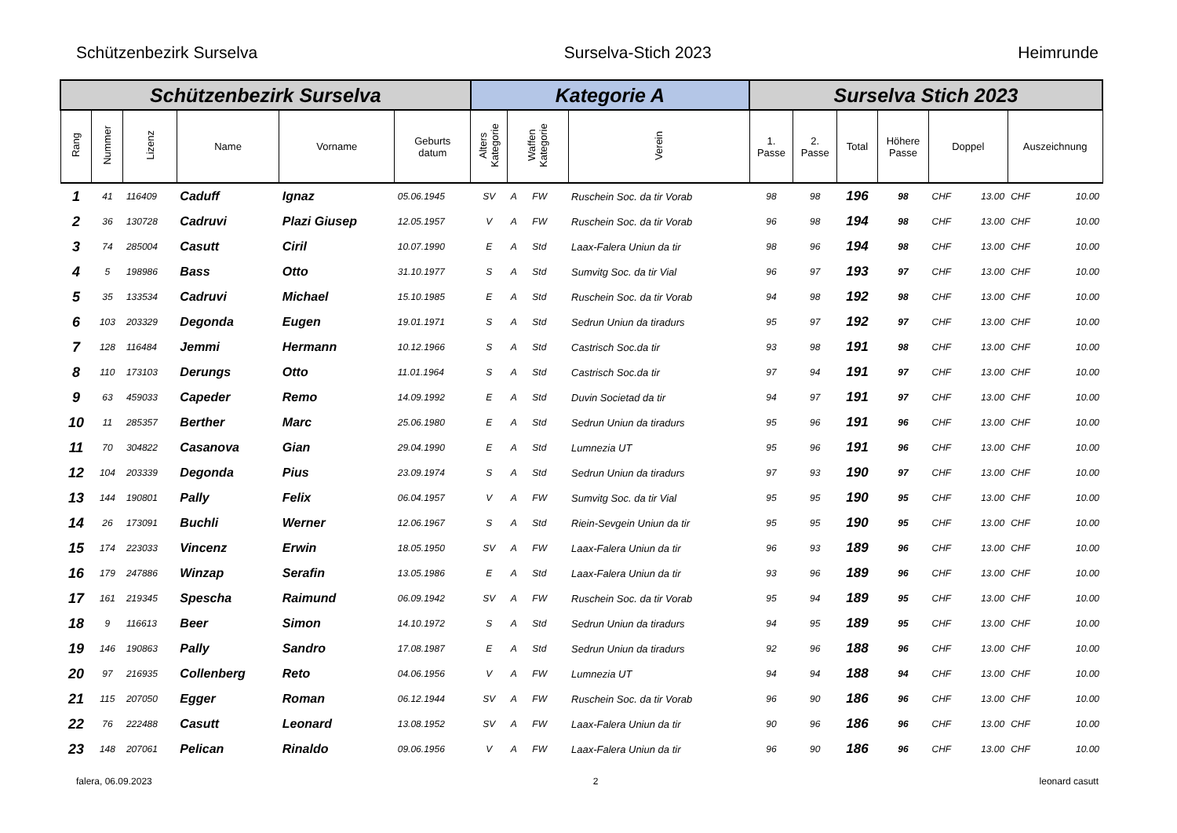Schützenbezirk Surselva Surselva-Stich 2023 Heimrunde
| Schützenbezirk Surselva | | | | | | Kategorie A | | | Surselva Stich 2023 | | | | | | | |
| --- | --- | --- | --- | --- | --- | --- | --- | --- | --- | --- | --- | --- | --- | --- | --- | --- |
| Rang | Nummer | Lizenz | Name | Vorname | Geburts datum | Alters Kategorie | Waffen Kategorie | Verein | 1. Passe | 2. Passe | Total | Höhere Passe | Doppel | | Auszeichnung | |
| 1 | 41 | 116409 | Caduff | Ignaz | 05.06.1945 | SV | A FW | Ruschein Soc. da tir Vorab | 98 | 98 | 196 | 98 | CHF | 13.00 | CHF | 10.00 |
| 2 | 36 | 130728 | Cadruvi | Plazi Giusep | 12.05.1957 | V | A FW | Ruschein Soc. da tir Vorab | 96 | 98 | 194 | 98 | CHF | 13.00 | CHF | 10.00 |
| 3 | 74 | 285004 | Casutt | Ciril | 10.07.1990 | E | A Std | Laax-Falera Uniun da tir | 98 | 96 | 194 | 98 | CHF | 13.00 | CHF | 10.00 |
| 4 | 5 | 198986 | Bass | Otto | 31.10.1977 | S | A Std | Sumvitg Soc. da tir Vial | 96 | 97 | 193 | 97 | CHF | 13.00 | CHF | 10.00 |
| 5 | 35 | 133534 | Cadruvi | Michael | 15.10.1985 | E | A Std | Ruschein Soc. da tir Vorab | 94 | 98 | 192 | 98 | CHF | 13.00 | CHF | 10.00 |
| 6 | 103 | 203329 | Degonda | Eugen | 19.01.1971 | S | A Std | Sedrun Uniun da tiradurs | 95 | 97 | 192 | 97 | CHF | 13.00 | CHF | 10.00 |
| 7 | 128 | 116484 | Jemmi | Hermann | 10.12.1966 | S | A Std | Castrisch Soc.da tir | 93 | 98 | 191 | 98 | CHF | 13.00 | CHF | 10.00 |
| 8 | 110 | 173103 | Derungs | Otto | 11.01.1964 | S | A Std | Castrisch Soc.da tir | 97 | 94 | 191 | 97 | CHF | 13.00 | CHF | 10.00 |
| 9 | 63 | 459033 | Capeder | Remo | 14.09.1992 | E | A Std | Duvin Societad da tir | 94 | 97 | 191 | 97 | CHF | 13.00 | CHF | 10.00 |
| 10 | 11 | 285357 | Berther | Marc | 25.06.1980 | E | A Std | Sedrun Uniun da tiradurs | 95 | 96 | 191 | 96 | CHF | 13.00 | CHF | 10.00 |
| 11 | 70 | 304822 | Casanova | Gian | 29.04.1990 | E | A Std | Lumnezia UT | 95 | 96 | 191 | 96 | CHF | 13.00 | CHF | 10.00 |
| 12 | 104 | 203339 | Degonda | Pius | 23.09.1974 | S | A Std | Sedrun Uniun da tiradurs | 97 | 93 | 190 | 97 | CHF | 13.00 | CHF | 10.00 |
| 13 | 144 | 190801 | Pally | Felix | 06.04.1957 | V | A FW | Sumvitg Soc. da tir Vial | 95 | 95 | 190 | 95 | CHF | 13.00 | CHF | 10.00 |
| 14 | 26 | 173091 | Buchli | Werner | 12.06.1967 | S | A Std | Riein-Sevgein Uniun da tir | 95 | 95 | 190 | 95 | CHF | 13.00 | CHF | 10.00 |
| 15 | 174 | 223033 | Vincenz | Erwin | 18.05.1950 | SV | A FW | Laax-Falera Uniun da tir | 96 | 93 | 189 | 96 | CHF | 13.00 | CHF | 10.00 |
| 16 | 179 | 247886 | Winzap | Serafin | 13.05.1986 | E | A Std | Laax-Falera Uniun da tir | 93 | 96 | 189 | 96 | CHF | 13.00 | CHF | 10.00 |
| 17 | 161 | 219345 | Spescha | Raimund | 06.09.1942 | SV | A FW | Ruschein Soc. da tir Vorab | 95 | 94 | 189 | 95 | CHF | 13.00 | CHF | 10.00 |
| 18 | 9 | 116613 | Beer | Simon | 14.10.1972 | S | A Std | Sedrun Uniun da tiradurs | 94 | 95 | 189 | 95 | CHF | 13.00 | CHF | 10.00 |
| 19 | 146 | 190863 | Pally | Sandro | 17.08.1987 | E | A Std | Sedrun Uniun da tiradurs | 92 | 96 | 188 | 96 | CHF | 13.00 | CHF | 10.00 |
| 20 | 97 | 216935 | Collenberg | Reto | 04.06.1956 | V | A FW | Lumnezia UT | 94 | 94 | 188 | 94 | CHF | 13.00 | CHF | 10.00 |
| 21 | 115 | 207050 | Egger | Roman | 06.12.1944 | SV | A FW | Ruschein Soc. da tir Vorab | 96 | 90 | 186 | 96 | CHF | 13.00 | CHF | 10.00 |
| 22 | 76 | 222488 | Casutt | Leonard | 13.08.1952 | SV | A FW | Laax-Falera Uniun da tir | 90 | 96 | 186 | 96 | CHF | 13.00 | CHF | 10.00 |
| 23 | 148 | 207061 | Pelican | Rinaldo | 09.06.1956 | V | A FW | Laax-Falera Uniun da tir | 96 | 90 | 186 | 96 | CHF | 13.00 | CHF | 10.00 |
falera, 06.09.2023 2 leonard casutt